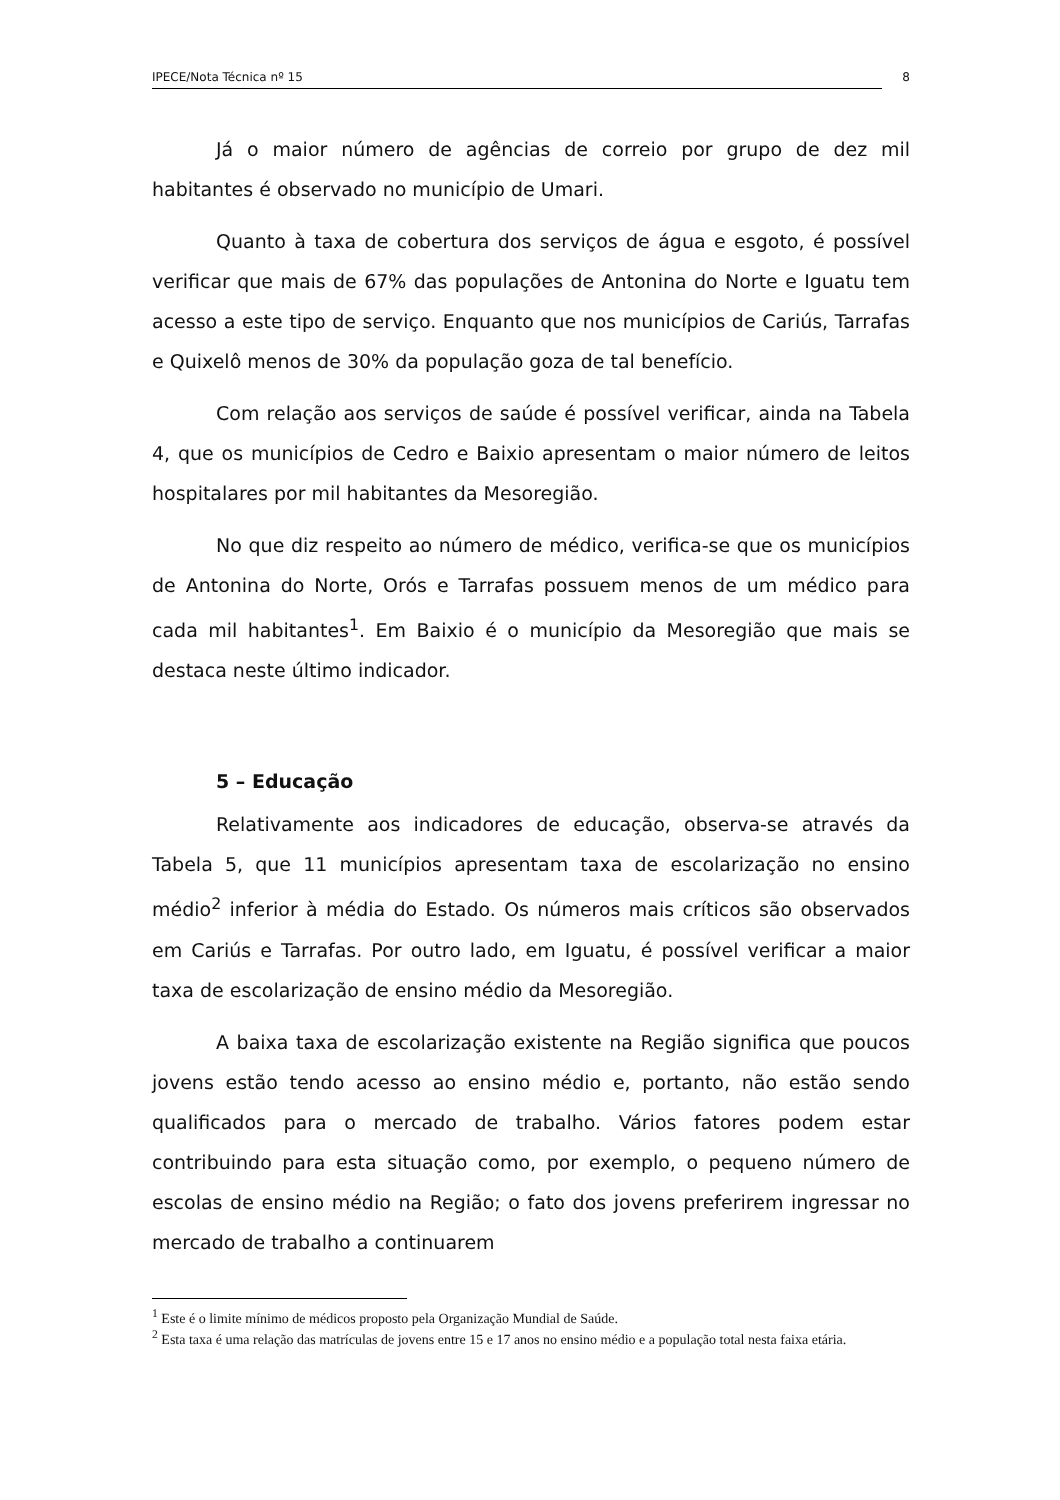IPECE/Nota Técnica nº 15 8
Já o maior número de agências de correio por grupo de dez mil habitantes é observado no município de Umari.
Quanto à taxa de cobertura dos serviços de água e esgoto, é possível verificar que mais de 67% das populações de Antonina do Norte e Iguatu tem acesso a este tipo de serviço. Enquanto que nos municípios de Cariús, Tarrafas e Quixelô menos de 30% da população goza de tal benefício.
Com relação aos serviços de saúde é possível verificar, ainda na Tabela 4, que os municípios de Cedro e Baixio apresentam o maior número de leitos hospitalares por mil habitantes da Mesoregião.
No que diz respeito ao número de médico, verifica-se que os municípios de Antonina do Norte, Orós e Tarrafas possuem menos de um médico para cada mil habitantes<sup>1</sup>. Em Baixio é o município da Mesoregião que mais se destaca neste último indicador.
5 – Educação
Relativamente aos indicadores de educação, observa-se através da Tabela 5, que 11 municípios apresentam taxa de escolarização no ensino médio<sup>2</sup> inferior à média do Estado. Os números mais críticos são observados em Cariús e Tarrafas. Por outro lado, em Iguatu, é possível verificar a maior taxa de escolarização de ensino médio da Mesoregião.
A baixa taxa de escolarização existente na Região significa que poucos jovens estão tendo acesso ao ensino médio e, portanto, não estão sendo qualificados para o mercado de trabalho. Vários fatores podem estar contribuindo para esta situação como, por exemplo, o pequeno número de escolas de ensino médio na Região; o fato dos jovens preferirem ingressar no mercado de trabalho a continuarem
<sup>1</sup> Este é o limite mínimo de médicos proposto pela Organização Mundial de Saúde.
<sup>2</sup> Esta taxa é uma relação das matrículas de jovens entre 15 e 17 anos no ensino médio e a população total nesta faixa etária.